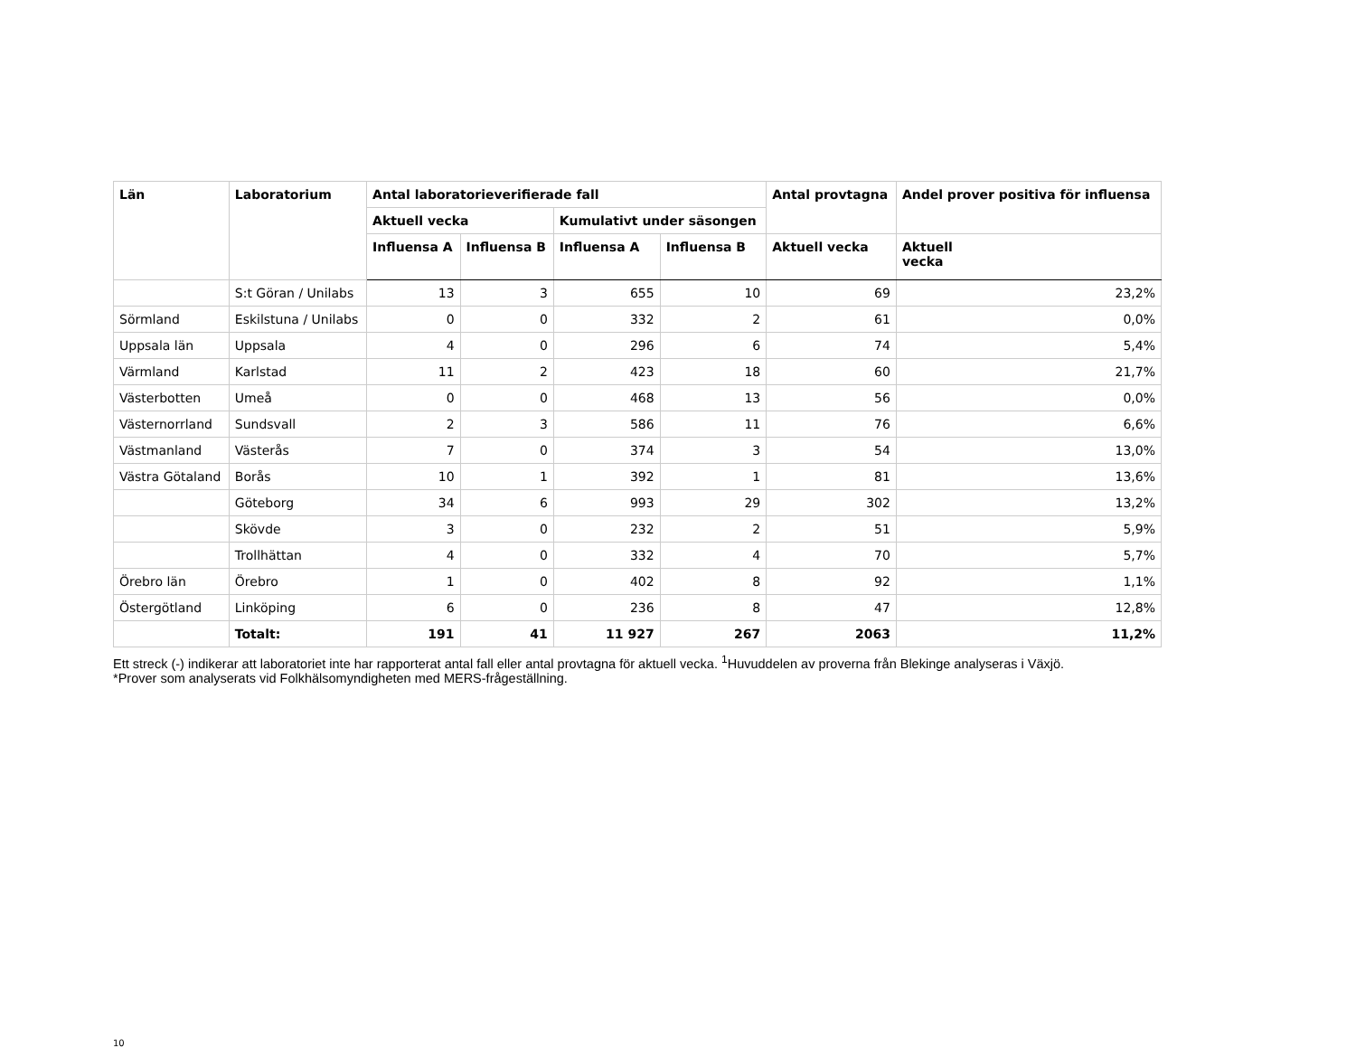| Län | Laboratorium | Antal laboratorieverifierade fall | | | | Antal provtagna | Andel prover positiva för influensa |
| --- | --- | --- | --- | --- | --- | --- | --- |
| | | Aktuell vecka | | Kumulativt under säsongen | | | |
| | | Influensa A | Influensa B | Influensa A | Influensa B | Aktuell vecka | Aktuell vecka |
| | S:t Göran / Unilabs | 13 | 3 | 655 | 10 | 69 | 23,2% |
| Sörmland | Eskilstuna / Unilabs | 0 | 0 | 332 | 2 | 61 | 0,0% |
| Uppsala län | Uppsala | 4 | 0 | 296 | 6 | 74 | 5,4% |
| Värmland | Karlstad | 11 | 2 | 423 | 18 | 60 | 21,7% |
| Västerbotten | Umeå | 0 | 0 | 468 | 13 | 56 | 0,0% |
| Västernorrland | Sundsvall | 2 | 3 | 586 | 11 | 76 | 6,6% |
| Västmanland | Västerås | 7 | 0 | 374 | 3 | 54 | 13,0% |
| Västra Götaland | Borås | 10 | 1 | 392 | 1 | 81 | 13,6% |
| | Göteborg | 34 | 6 | 993 | 29 | 302 | 13,2% |
| | Skövde | 3 | 0 | 232 | 2 | 51 | 5,9% |
| | Trollhättan | 4 | 0 | 332 | 4 | 70 | 5,7% |
| Örebro län | Örebro | 1 | 0 | 402 | 8 | 92 | 1,1% |
| Östergötland | Linköping | 6 | 0 | 236 | 8 | 47 | 12,8% |
| | Totalt: | 191 | 41 | 11 927 | 267 | 2063 | 11,2% |
Ett streck (-) indikerar att laboratoriet inte har rapporterat antal fall eller antal provtagna för aktuell vecka. <sup>1</sup>Huvuddelen av proverna från Blekinge analyseras i Växjö.
*Prover som analyserats vid Folkhälsomyndigheten med MERS-frågeställning.
10